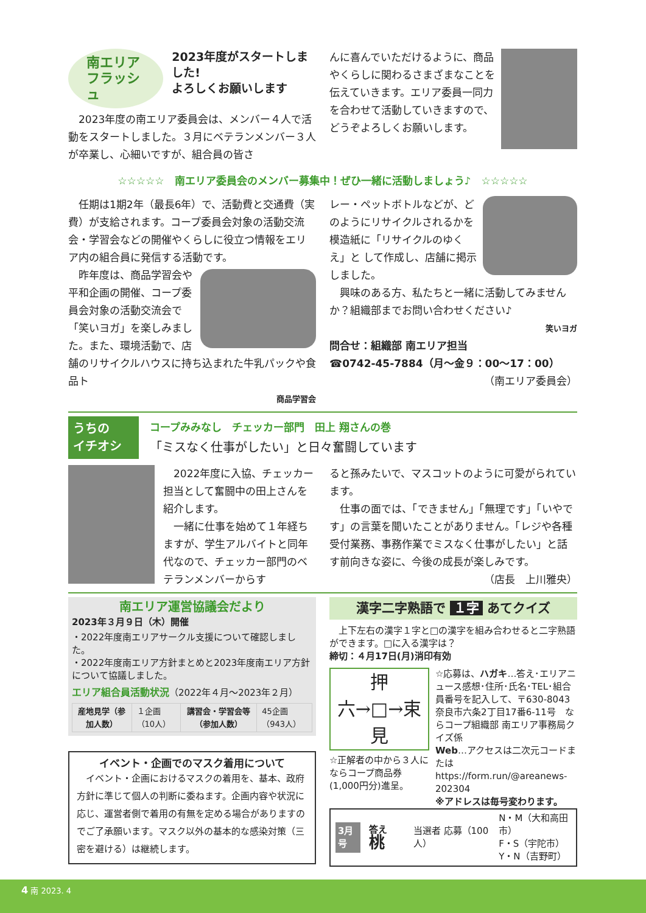南エリア
フラッシュ
2023年度がスタートしました!
よろしくお願いします
　2023年度の南エリア委員会は、メンバー４人で活動をスタートしました。３月にベテランメンバー３人が卒業し、心細いですが、組合員の皆さ
んに喜んでいただけるように、商品やくらしに関わるさまざまなことを伝えていきます。エリア委員一同力を合わせて活動していきますので、どうぞよろしくお願いします。
☆☆☆☆☆　南エリア委員会のメンバー募集中！ぜひ一緒に活動しましょう♪　☆☆☆☆☆
　任期は1期2年（最長6年）で、活動費と交通費（実費）が支給されます。コープ委員会対象の活動交流会・学習会などの開催やくらしに役立つ情報をエリア内の組合員に発信する活動です。
　昨年度は、商品学習会や平和企画の開催、コープ委員会対象の活動交流会で「笑いヨガ」を楽しみました。また、環境活動で、店舗のリサイクルハウスに持ち込まれた牛乳パックや食品ト
商品学習会
レー・ペットボトルなどが、どのようにリサイクルされるかを模造紙に「リサイクルのゆくえ」と して作成し、店舗に掲示しました。
　興味のある方、私たちと一緒に活動してみませんか？組織部までお問い合わせください♪
笑いヨガ
問合せ：組織部 南エリア担当
☎0742-45-7884（月～金９：00～17：00）
（南エリア委員会）
うちの
イチオシ
コープみみなし　チェッカー部門　田上 翔さんの巻
「ミスなく仕事がしたい」と日々奮闘しています
　2022年度に入協、チェッカー担当として奮闘中の田上さんを紹介します。
　一緒に仕事を始めて１年経ちますが、学生アルバイトと同年代なので、チェッカー部門のベテランメンバーからす
ると孫みたいで、マスコットのように可愛がられています。
　仕事の面では、「できません」「無理です」「いやです」の言葉を聞いたことがありません。「レジや各種受付業務、事務作業でミスなく仕事がしたい」と話す前向きな姿に、今後の成長が楽しみです。
（店長　上川雅央）
南エリア運営協議会だより
2023年３月９日（木）開催
・2022年度南エリアサークル支援について確認しました。
・2022年度南エリア方針まとめと2023年度南エリア方針について協議しました。
エリア組合員活動状況（2022年４月～2023年２月）
| 産地見学（参加人数） | １企画（10人） | 講習会・学習会等（参加人数） | 45企画（943人） |
イベント・企画でのマスク着用について
　イベント・企画におけるマスクの着用を、基本、政府方針に準じて個人の判断に委ねます。企画内容や状況に応じ、運営者側で着用の有無を定める場合がありますのでご了承願います。マスク以外の基本的な感染対策（三密を避ける）は継続します。
漢字二字熟語で １字 あてクイズ
　上下左右の漢字１字と□の漢字を組み合わせると二字熟語ができます。□に入る漢字は？
締切：４月17日(月)消印有効
押
六→□→束
見
☆正解者の中から３人にならコープ商品券(1,000円分)進呈。
☆応募は、ハガキ…答え･エリアニュース感想･住所･氏名･TEL･組合員番号を記入して、〒630-8043 奈良市六条2丁目17番6-11号　ならコープ組織部 南エリア事務局クイズ係
Web…アクセスは二次元コードまたは https://form.run/@areanews-202304
※アドレスは毎号変わります。
3月号 答え　桃 当選者 応募（100人） N・M（大和高田市）
F・S（宇陀市）
Y・N（吉野町）
4 南 2023. 4